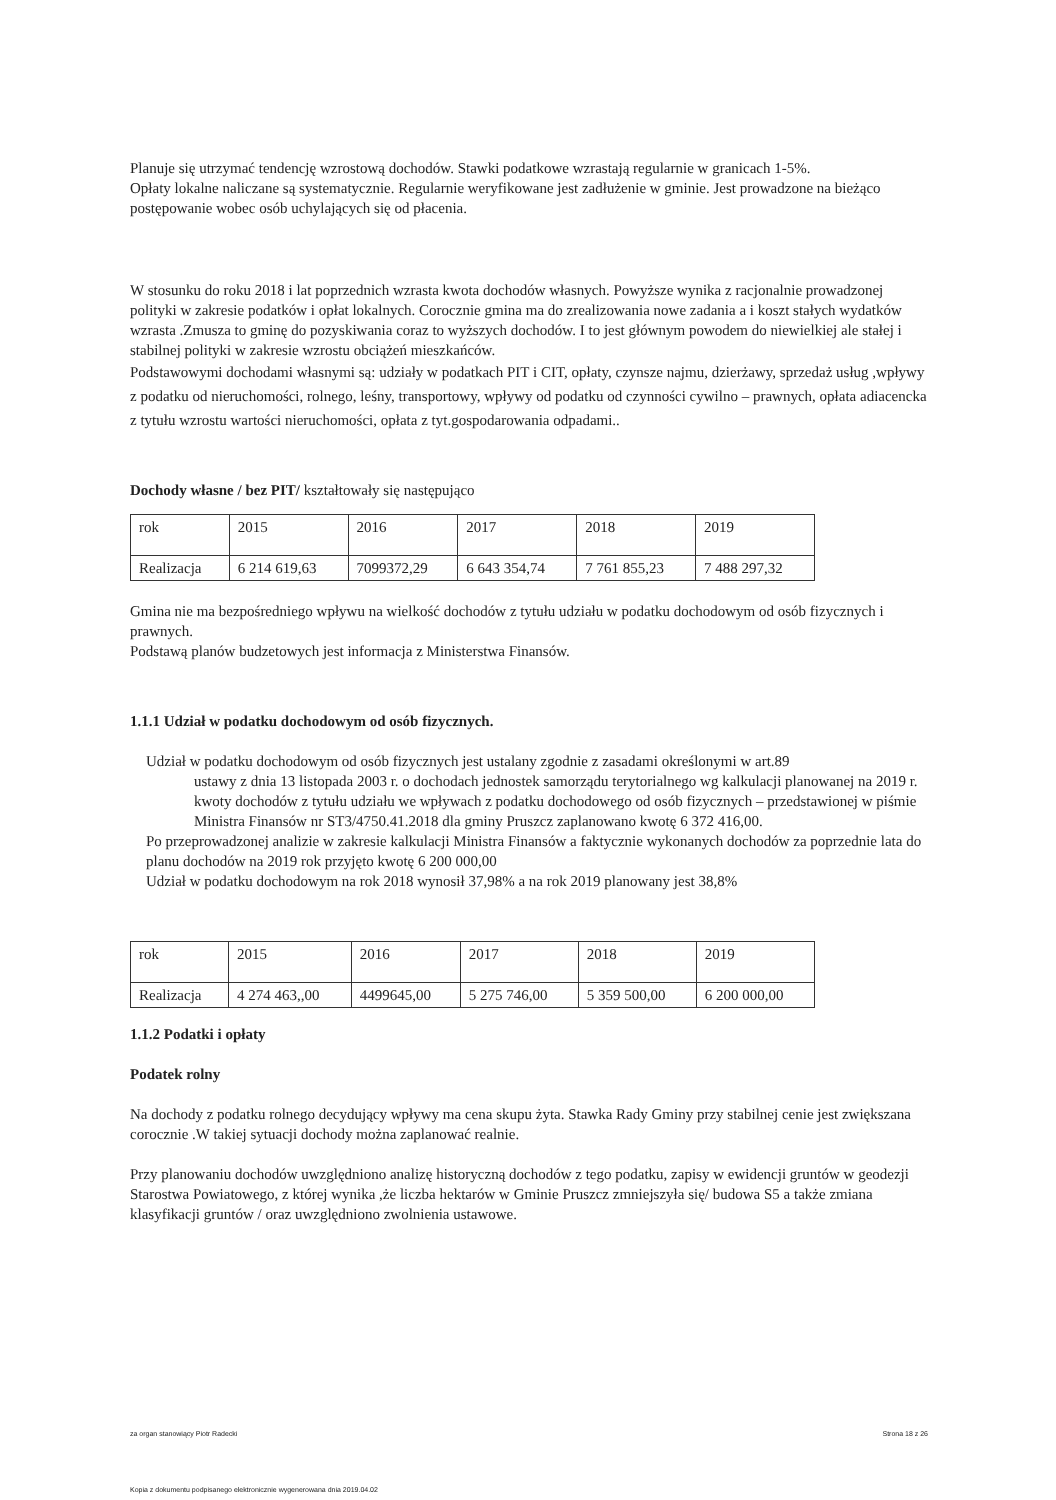Planuje się utrzymać tendencję wzrostową dochodów. Stawki podatkowe wzrastają regularnie w granicach 1-5%.
Opłaty lokalne naliczane są systematycznie. Regularnie weryfikowane jest zadłużenie w gminie. Jest prowadzone na bieżąco postępowanie wobec osób uchylających się od płacenia.
W stosunku do roku 2018 i lat poprzednich wzrasta kwota dochodów własnych. Powyższe wynika z racjonalnie prowadzonej polityki w zakresie podatków i opłat lokalnych. Corocznie gmina ma do zrealizowania nowe zadania a i koszt stałych wydatków wzrasta .Zmusza to gminę do pozyskiwania coraz to wyższych dochodów. I to jest głównym powodem do niewielkiej ale stałej i stabilnej polityki w zakresie wzrostu obciążeń mieszkańców.
Podstawowymi dochodami własnymi są: udziały w podatkach PIT i CIT, opłaty, czynsze najmu, dzierżawy, sprzedaż usług ,wpływy z podatku od nieruchomości, rolnego, leśny, transportowy, wpływy od podatku od czynności cywilno – prawnych, opłata adiacencka z tytułu wzrostu wartości nieruchomości, opłata z tyt.gospodarowania odpadami..
Dochody własne / bez PIT/ kształtowały się następująco
| rok | 2015 | 2016 | 2017 | 2018 | 2019 |
| Realizacja | 6 214 619,63 | 7099372,29 | 6 643 354,74 | 7 761 855,23 | 7 488 297,32 |
Gmina nie ma bezpośredniego wpływu na wielkość dochodów z tytułu udziału w podatku dochodowym od osób fizycznych i prawnych.
Podstawą planów budzetowych jest informacja z Ministerstwa Finansów.
1.1.1 Udział w podatku dochodowym od osób fizycznych.
Udział w podatku dochodowym od osób fizycznych jest ustalany zgodnie z zasadami określonymi w art.89
ustawy z dnia 13 listopada 2003 r. o dochodach jednostek samorządu terytorialnego wg kalkulacji planowanej na 2019 r. kwoty dochodów z tytułu udziału we wpływach z podatku dochodowego od osób fizycznych – przedstawionej w piśmie Ministra Finansów nr ST3/4750.41.2018 dla gminy Pruszcz zaplanowano kwotę 6 372 416,00.
Po przeprowadzonej analizie w zakresie kalkulacji Ministra Finansów a faktycznie wykonanych dochodów za poprzednie lata do planu dochodów na 2019 rok przyjęto kwotę 6 200 000,00
Udział w podatku dochodowym na rok 2018 wynosił 37,98% a na rok 2019 planowany jest 38,8%
| rok | 2015 | 2016 | 2017 | 2018 | 2019 |
| Realizacja | 4 274 463,,00 | 4499645,00 | 5 275 746,00 | 5 359 500,00 | 6 200 000,00 |
1.1.2 Podatki i opłaty
Podatek rolny
Na dochody z podatku rolnego decydujący wpływy ma cena skupu żyta. Stawka Rady Gminy przy stabilnej cenie jest zwiększana corocznie .W takiej sytuacji dochody można zaplanować realnie.
Przy planowaniu dochodów uwzględniono analizę historyczną dochodów z tego podatku, zapisy w ewidencji gruntów w geodezji Starostwa Powiatowego, z której wynika ,że liczba hektarów w Gminie Pruszcz zmniejszyła się/ budowa S5 a także zmiana klasyfikacji gruntów / oraz uwzględniono zwolnienia ustawowe.
za organ stanowiący Piotr Radecki Strona 18 z 26
Kopia z dokumentu podpisanego elektronicznie wygenerowana dnia 2019.04.02